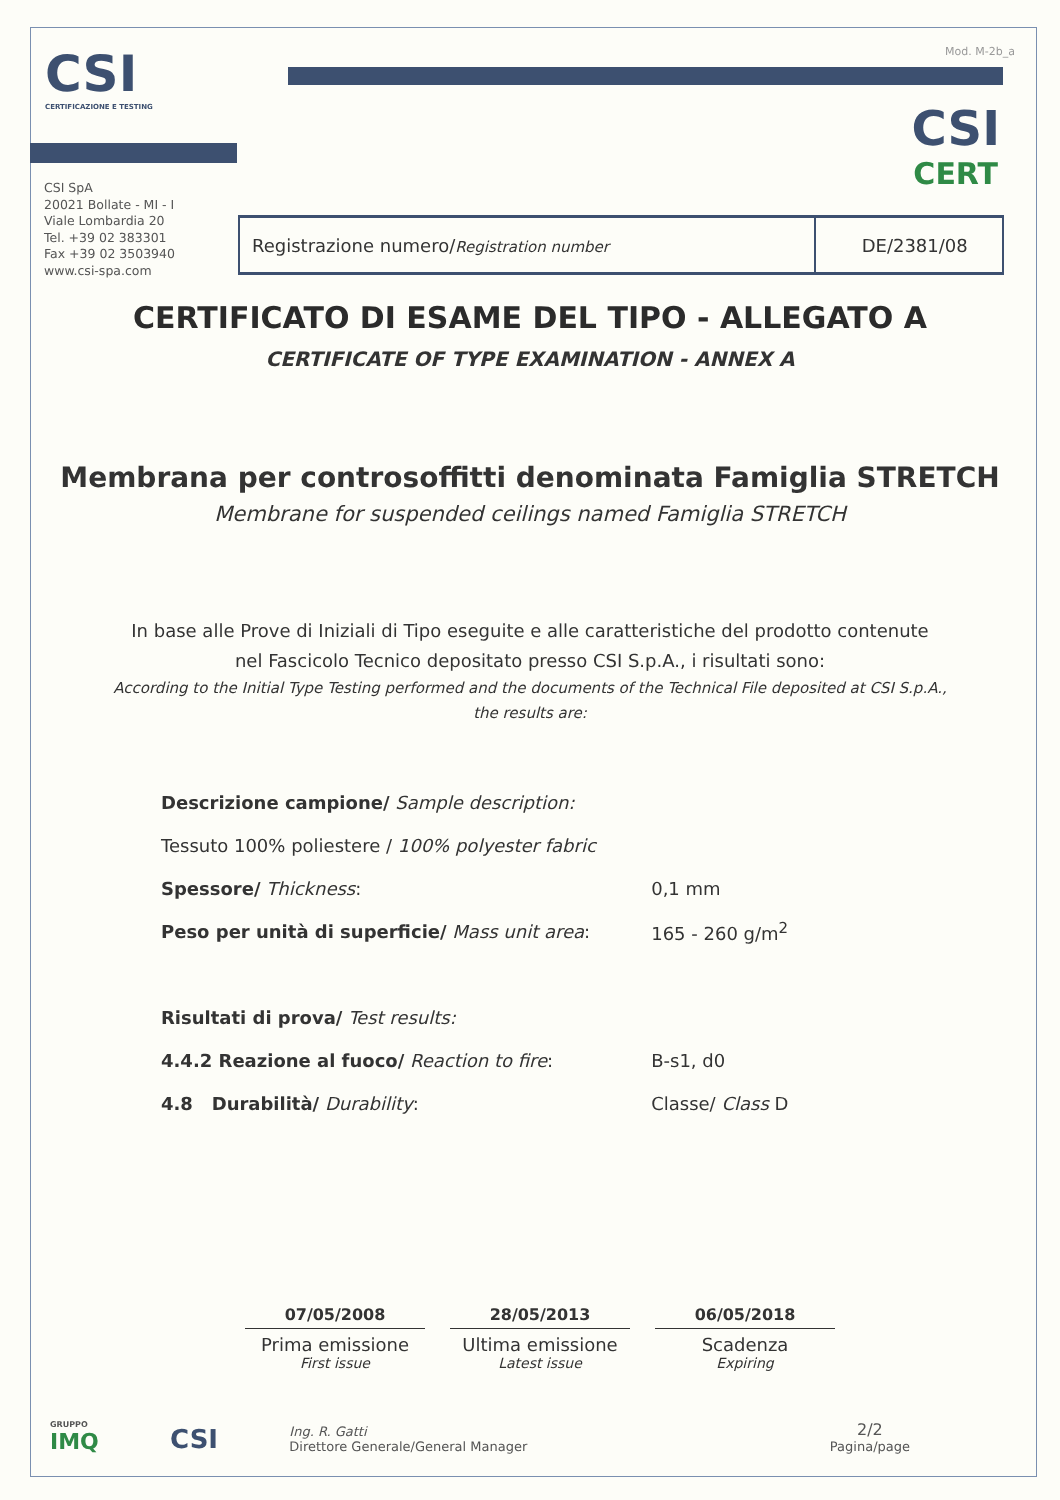CSI
CERTIFICAZIONE E TESTING
Mod. M-2b_a
CSI
CERT
CSI SpA
20021 Bollate - MI - I
Viale Lombardia 20
Tel. +39 02 383301
Fax +39 02 3503940
www.csi-spa.com
| Registrazione numero/ Registration number | DE/2381/08 |
CERTIFICATO DI ESAME DEL TIPO - ALLEGATO A
CERTIFICATE OF TYPE EXAMINATION - ANNEX A
Membrana per controsoffitti denominata Famiglia STRETCH
Membrane for suspended ceilings named Famiglia STRETCH
In base alle Prove di Iniziali di Tipo eseguite e alle caratteristiche del prodotto contenute
nel Fascicolo Tecnico depositato presso CSI S.p.A., i risultati sono:
According to the Initial Type Testing performed and the documents of the Technical File deposited at CSI S.p.A.,
the results are:
| Descrizione campione/ Sample description: | |
| Tessuto 100% poliestere / 100% polyester fabric | |
| Spessore/ Thickness : | 0,1 mm |
| Peso per unità di superficie/ Mass unit area : | 165 - 260 g/m<sup>2</sup> |
| Risultati di prova/ Test results: | |
| 4.4.2 Reazione al fuoco/ Reaction to fire : | B-s1, d0 |
| 4.8 Durabilità/ Durability : | Classe/ Class D |
07/05/2008
Prima emissione
First issue
28/05/2013
Ultima emissione
Latest issue
06/05/2018
Scadenza
Expiring
GRUPPO
IMQ
CSI
Ing. R. Gatti
Direttore Generale/General Manager
2/2
Pagina/page